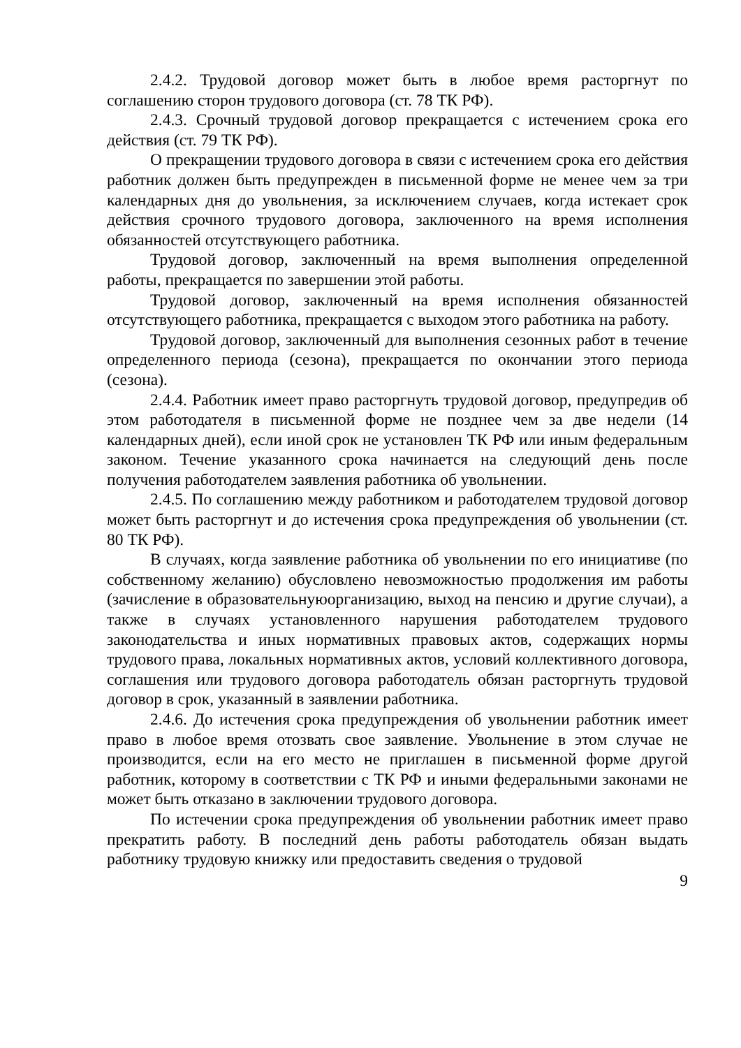2.4.2. Трудовой договор может быть в любое время расторгнут по соглашению сторон трудового договора (ст. 78 ТК РФ).
2.4.3. Срочный трудовой договор прекращается с истечением срока его действия (ст. 79 ТК РФ).
О прекращении трудового договора в связи с истечением срока его действия работник должен быть предупрежден в письменной форме не менее чем за три календарных дня до увольнения, за исключением случаев, когда истекает срок действия срочного трудового договора, заключенного на время исполнения обязанностей отсутствующего работника.
Трудовой договор, заключенный на время выполнения определенной работы, прекращается по завершении этой работы.
Трудовой договор, заключенный на время исполнения обязанностей отсутствующего работника, прекращается с выходом этого работника на работу.
Трудовой договор, заключенный для выполнения сезонных работ в течение определенного периода (сезона), прекращается по окончании этого периода (сезона).
2.4.4. Работник имеет право расторгнуть трудовой договор, предупредив об этом работодателя в письменной форме не позднее чем за две недели (14 календарных дней), если иной срок не установлен ТК РФ или иным федеральным законом. Течение указанного срока начинается на следующий день после получения работодателем заявления работника об увольнении.
2.4.5. По соглашению между работником и работодателем трудовой договор может быть расторгнут и до истечения срока предупреждения об увольнении (ст. 80 ТК РФ).
В случаях, когда заявление работника об увольнении по его инициативе (по собственному желанию) обусловлено невозможностью продолжения им работы (зачисление в образовательнуюорганизацию, выход на пенсию и другие случаи), а также в случаях установленного нарушения работодателем трудового законодательства и иных нормативных правовых актов, содержащих нормы трудового права, локальных нормативных актов, условий коллективного договора, соглашения или трудового договора работодатель обязан расторгнуть трудовой договор в срок, указанный в заявлении работника.
2.4.6. До истечения срока предупреждения об увольнении работник имеет право в любое время отозвать свое заявление. Увольнение в этом случае не производится, если на его место не приглашен в письменной форме другой работник, которому в соответствии с ТК РФ и иными федеральными законами не может быть отказано в заключении трудового договора.
По истечении срока предупреждения об увольнении работник имеет право прекратить работу. В последний день работы работодатель обязан выдать работнику трудовую книжку или предоставить сведения о трудовой
9